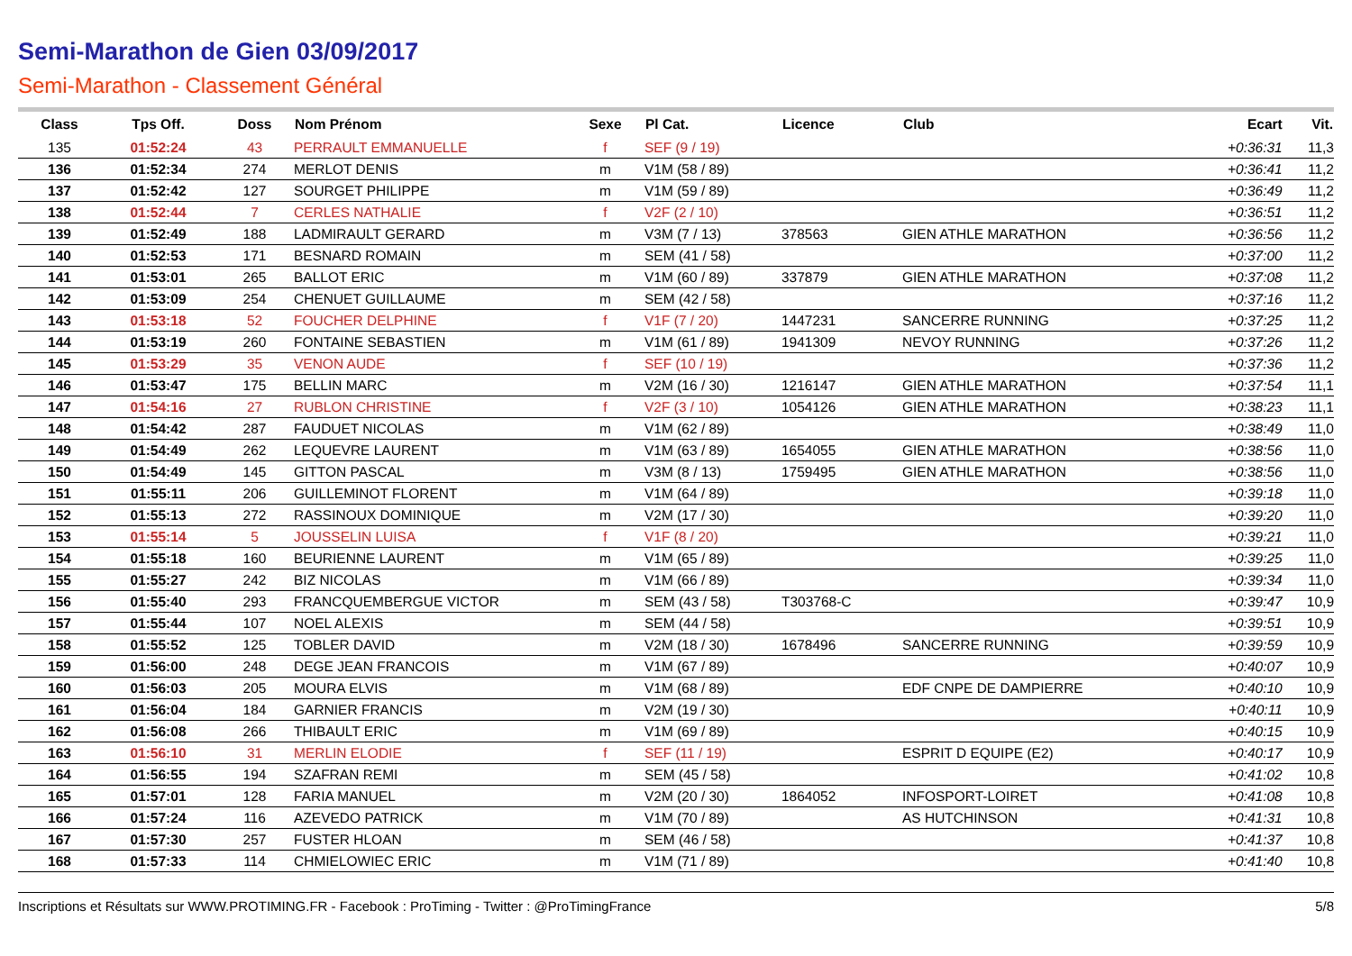Semi-Marathon de Gien 03/09/2017
Semi-Marathon - Classement Général
| Class | Tps Off. | Doss | Nom Prénom | Sexe | Pl Cat. | Licence | Club | Ecart | Vit. |
| --- | --- | --- | --- | --- | --- | --- | --- | --- | --- |
| 135 | 01:52:24 | 43 | PERRAULT EMMANUELLE | f | SEF (9 / 19) | | | +0:36:31 | 11,3 |
| 136 | 01:52:34 | 274 | MERLOT DENIS | m | V1M (58 / 89) | | | +0:36:41 | 11,2 |
| 137 | 01:52:42 | 127 | SOURGET PHILIPPE | m | V1M (59 / 89) | | | +0:36:49 | 11,2 |
| 138 | 01:52:44 | 7 | CERLES NATHALIE | f | V2F (2 / 10) | | | +0:36:51 | 11,2 |
| 139 | 01:52:49 | 188 | LADMIRAULT GERARD | m | V3M (7 / 13) | 378563 | GIEN ATHLE MARATHON | +0:36:56 | 11,2 |
| 140 | 01:52:53 | 171 | BESNARD ROMAIN | m | SEM (41 / 58) | | | +0:37:00 | 11,2 |
| 141 | 01:53:01 | 265 | BALLOT ERIC | m | V1M (60 / 89) | 337879 | GIEN ATHLE MARATHON | +0:37:08 | 11,2 |
| 142 | 01:53:09 | 254 | CHENUET GUILLAUME | m | SEM (42 / 58) | | | +0:37:16 | 11,2 |
| 143 | 01:53:18 | 52 | FOUCHER DELPHINE | f | V1F (7 / 20) | 1447231 | SANCERRE RUNNING | +0:37:25 | 11,2 |
| 144 | 01:53:19 | 260 | FONTAINE SEBASTIEN | m | V1M (61 / 89) | 1941309 | NEVOY RUNNING | +0:37:26 | 11,2 |
| 145 | 01:53:29 | 35 | VENON AUDE | f | SEF (10 / 19) | | | +0:37:36 | 11,2 |
| 146 | 01:53:47 | 175 | BELLIN MARC | m | V2M (16 / 30) | 1216147 | GIEN ATHLE MARATHON | +0:37:54 | 11,1 |
| 147 | 01:54:16 | 27 | RUBLON CHRISTINE | f | V2F (3 / 10) | 1054126 | GIEN ATHLE MARATHON | +0:38:23 | 11,1 |
| 148 | 01:54:42 | 287 | FAUDUET NICOLAS | m | V1M (62 / 89) | | | +0:38:49 | 11,0 |
| 149 | 01:54:49 | 262 | LEQUEVRE LAURENT | m | V1M (63 / 89) | 1654055 | GIEN ATHLE MARATHON | +0:38:56 | 11,0 |
| 150 | 01:54:49 | 145 | GITTON PASCAL | m | V3M (8 / 13) | 1759495 | GIEN ATHLE MARATHON | +0:38:56 | 11,0 |
| 151 | 01:55:11 | 206 | GUILLEMINOT FLORENT | m | V1M (64 / 89) | | | +0:39:18 | 11,0 |
| 152 | 01:55:13 | 272 | RASSINOUX DOMINIQUE | m | V2M (17 / 30) | | | +0:39:20 | 11,0 |
| 153 | 01:55:14 | 5 | JOUSSELIN LUISA | f | V1F (8 / 20) | | | +0:39:21 | 11,0 |
| 154 | 01:55:18 | 160 | BEURIENNE LAURENT | m | V1M (65 / 89) | | | +0:39:25 | 11,0 |
| 155 | 01:55:27 | 242 | BIZ NICOLAS | m | V1M (66 / 89) | | | +0:39:34 | 11,0 |
| 156 | 01:55:40 | 293 | FRANCQUEMBERGUE VICTOR | m | SEM (43 / 58) | T303768-C | | +0:39:47 | 10,9 |
| 157 | 01:55:44 | 107 | NOEL ALEXIS | m | SEM (44 / 58) | | | +0:39:51 | 10,9 |
| 158 | 01:55:52 | 125 | TOBLER DAVID | m | V2M (18 / 30) | 1678496 | SANCERRE RUNNING | +0:39:59 | 10,9 |
| 159 | 01:56:00 | 248 | DEGE JEAN FRANCOIS | m | V1M (67 / 89) | | | +0:40:07 | 10,9 |
| 160 | 01:56:03 | 205 | MOURA ELVIS | m | V1M (68 / 89) | | EDF CNPE DE DAMPIERRE | +0:40:10 | 10,9 |
| 161 | 01:56:04 | 184 | GARNIER FRANCIS | m | V2M (19 / 30) | | | +0:40:11 | 10,9 |
| 162 | 01:56:08 | 266 | THIBAULT ERIC | m | V1M (69 / 89) | | | +0:40:15 | 10,9 |
| 163 | 01:56:10 | 31 | MERLIN ELODIE | f | SEF (11 / 19) | | ESPRIT D EQUIPE (E2) | +0:40:17 | 10,9 |
| 164 | 01:56:55 | 194 | SZAFRAN REMI | m | SEM (45 / 58) | | | +0:41:02 | 10,8 |
| 165 | 01:57:01 | 128 | FARIA MANUEL | m | V2M (20 / 30) | 1864052 | INFOSPORT-LOIRET | +0:41:08 | 10,8 |
| 166 | 01:57:24 | 116 | AZEVEDO PATRICK | m | V1M (70 / 89) | | AS HUTCHINSON | +0:41:31 | 10,8 |
| 167 | 01:57:30 | 257 | FUSTER HLOAN | m | SEM (46 / 58) | | | +0:41:37 | 10,8 |
| 168 | 01:57:33 | 114 | CHMIELOWIEC ERIC | m | V1M (71 / 89) | | | +0:41:40 | 10,8 |
Inscriptions et Résultats sur WWW.PROTIMING.FR - Facebook : ProTiming - Twitter : @ProTimingFrance 5/8